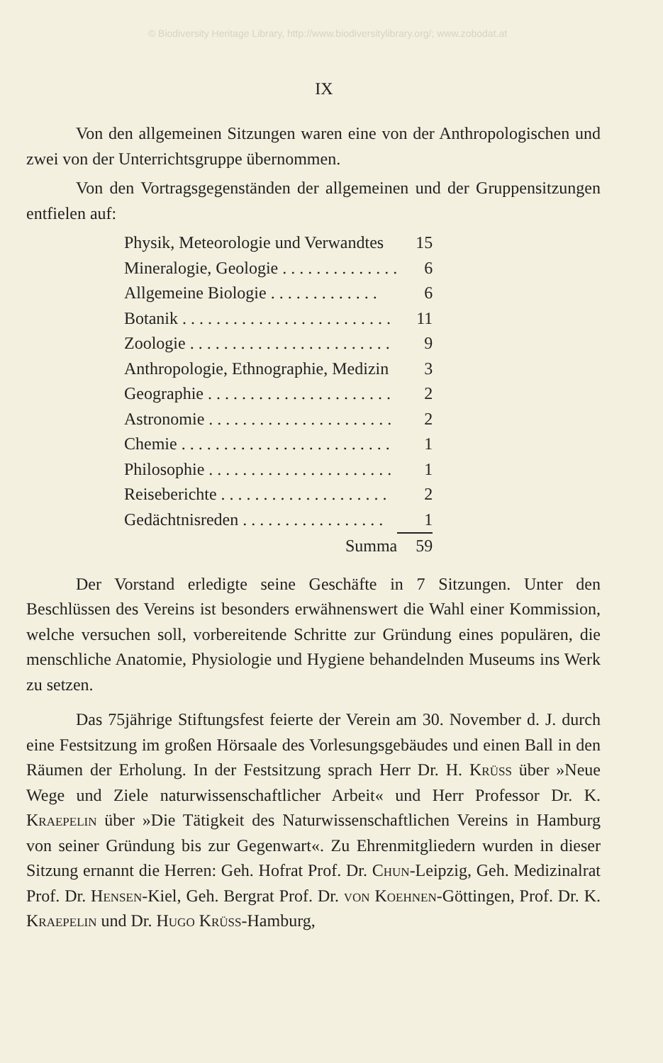© Biodiversity Heritage Library, http://www.biodiversitylibrary.org/; www.zobodat.at
IX
Von den allgemeinen Sitzungen waren eine von der Anthropologischen und zwei von der Unterrichtsgruppe übernommen.
Von den Vortragsgegenständen der allgemeinen und der Gruppensitzungen entfielen auf:
| Physik, Meteorologie und Verwandtes | 15 |
| Mineralogie, Geologie . . . . . . . . . . . . . . | 6 |
| Allgemeine Biologie . . . . . . . . . . . . . | 6 |
| Botanik . . . . . . . . . . . . . . . . . . . . . . . . . | 11 |
| Zoologie . . . . . . . . . . . . . . . . . . . . . . . . | 9 |
| Anthropologie, Ethnographie, Medizin | 3 |
| Geographie . . . . . . . . . . . . . . . . . . . . . . | 2 |
| Astronomie . . . . . . . . . . . . . . . . . . . . . . | 2 |
| Chemie . . . . . . . . . . . . . . . . . . . . . . . . . | 1 |
| Philosophie . . . . . . . . . . . . . . . . . . . . . . | 1 |
| Reiseberichte . . . . . . . . . . . . . . . . . . . . | 2 |
| Gedächtnisreden . . . . . . . . . . . . . . . . . | 1 |
| Summa | 59 |
Der Vorstand erledigte seine Geschäfte in 7 Sitzungen. Unter den Beschlüssen des Vereins ist besonders erwähnenswert die Wahl einer Kommission, welche versuchen soll, vorbereitende Schritte zur Gründung eines populären, die menschliche Anatomie, Physiologie und Hygiene behandelnden Museums ins Werk zu setzen.
Das 75jährige Stiftungsfest feierte der Verein am 30. November d. J. durch eine Festsitzung im großen Hörsaale des Vorlesungsgebäudes und einen Ball in den Räumen der Erholung. In der Festsitzung sprach Herr Dr. H. Krüss über »Neue Wege und Ziele naturwissenschaftlicher Arbeit« und Herr Professor Dr. K. Kraepelin über »Die Tätigkeit des Naturwissenschaftlichen Vereins in Hamburg von seiner Gründung bis zur Gegenwart«. Zu Ehrenmitgliedern wurden in dieser Sitzung ernannt die Herren: Geh. Hofrat Prof. Dr. Chun-Leipzig, Geh. Medizinalrat Prof. Dr. Hensen-Kiel, Geh. Bergrat Prof. Dr. von Koehnen-Göttingen, Prof. Dr. K. Kraepelin und Dr. Hugo Krüss-Hamburg,